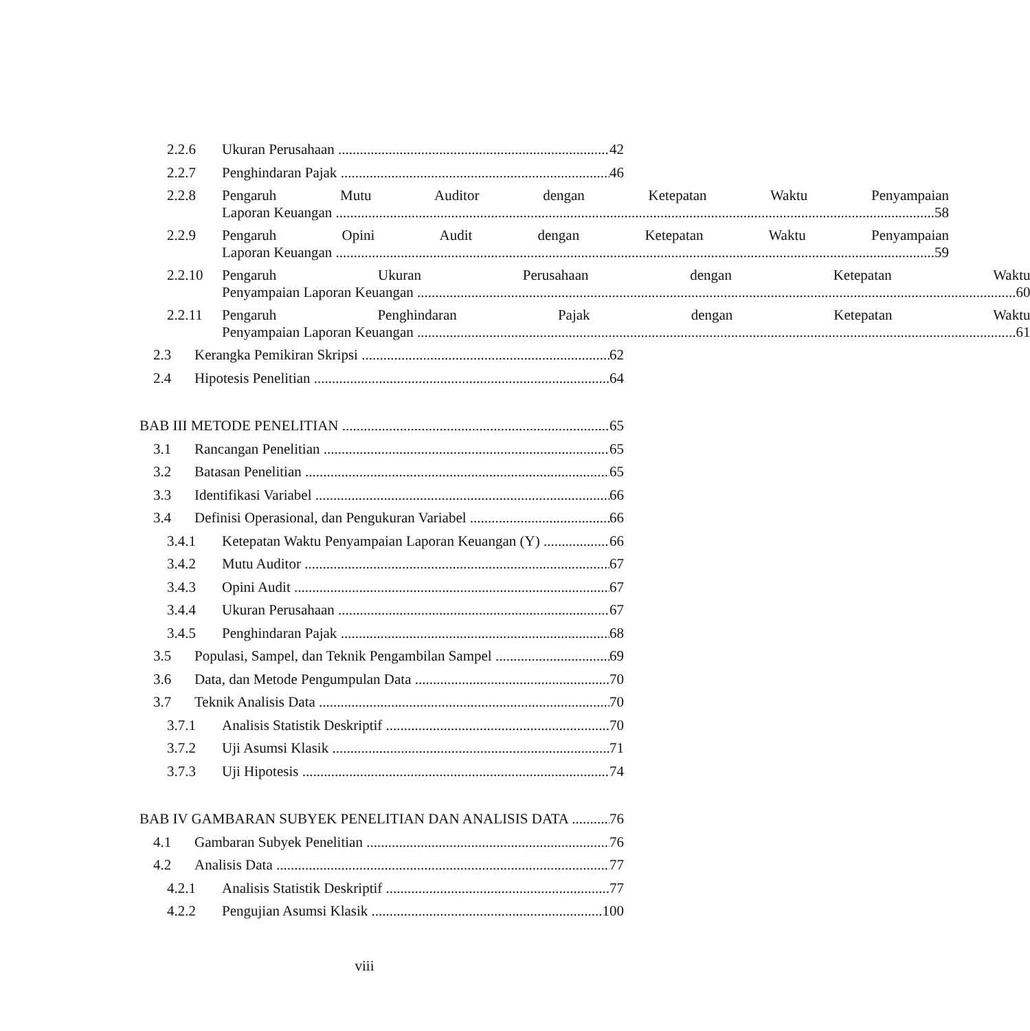2.2.6 Ukuran Perusahaan 42
2.2.7 Penghindaran Pajak 46
2.2.8
Pengaruh Mutu Auditor dengan Ketepatan Waktu Penyampaian
Laporan Keuangan 58
2.2.9
Pengaruh Opini Audit dengan Ketepatan Waktu Penyampaian
Laporan Keuangan 59
2.2.10
Pengaruh Ukuran Perusahaan dengan Ketepatan Waktu
Penyampaian Laporan Keuangan 60
2.2.11
Pengaruh Penghindaran Pajak dengan Ketepatan Waktu
Penyampaian Laporan Keuangan 61
2.3 Kerangka Pemikiran Skripsi 62
2.4 Hipotesis Penelitian 64
BAB III METODE PENELITIAN 65
3.1 Rancangan Penelitian 65
3.2 Batasan Penelitian 65
3.3 Identifikasi Variabel 66
3.4 Definisi Operasional, dan Pengukuran Variabel 66
3.4.1 Ketepatan Waktu Penyampaian Laporan Keuangan (Y) 66
3.4.2 Mutu Auditor 67
3.4.3 Opini Audit 67
3.4.4 Ukuran Perusahaan 67
3.4.5 Penghindaran Pajak 68
3.5 Populasi, Sampel, dan Teknik Pengambilan Sampel 69
3.6 Data, dan Metode Pengumpulan Data 70
3.7 Teknik Analisis Data 70
3.7.1 Analisis Statistik Deskriptif 70
3.7.2 Uji Asumsi Klasik 71
3.7.3 Uji Hipotesis 74
BAB IV GAMBARAN SUBYEK PENELITIAN DAN ANALISIS DATA 76
4.1 Gambaran Subyek Penelitian 76
4.2 Analisis Data 77
4.2.1 Analisis Statistik Deskriptif 77
4.2.2 Pengujian Asumsi Klasik 100
viii